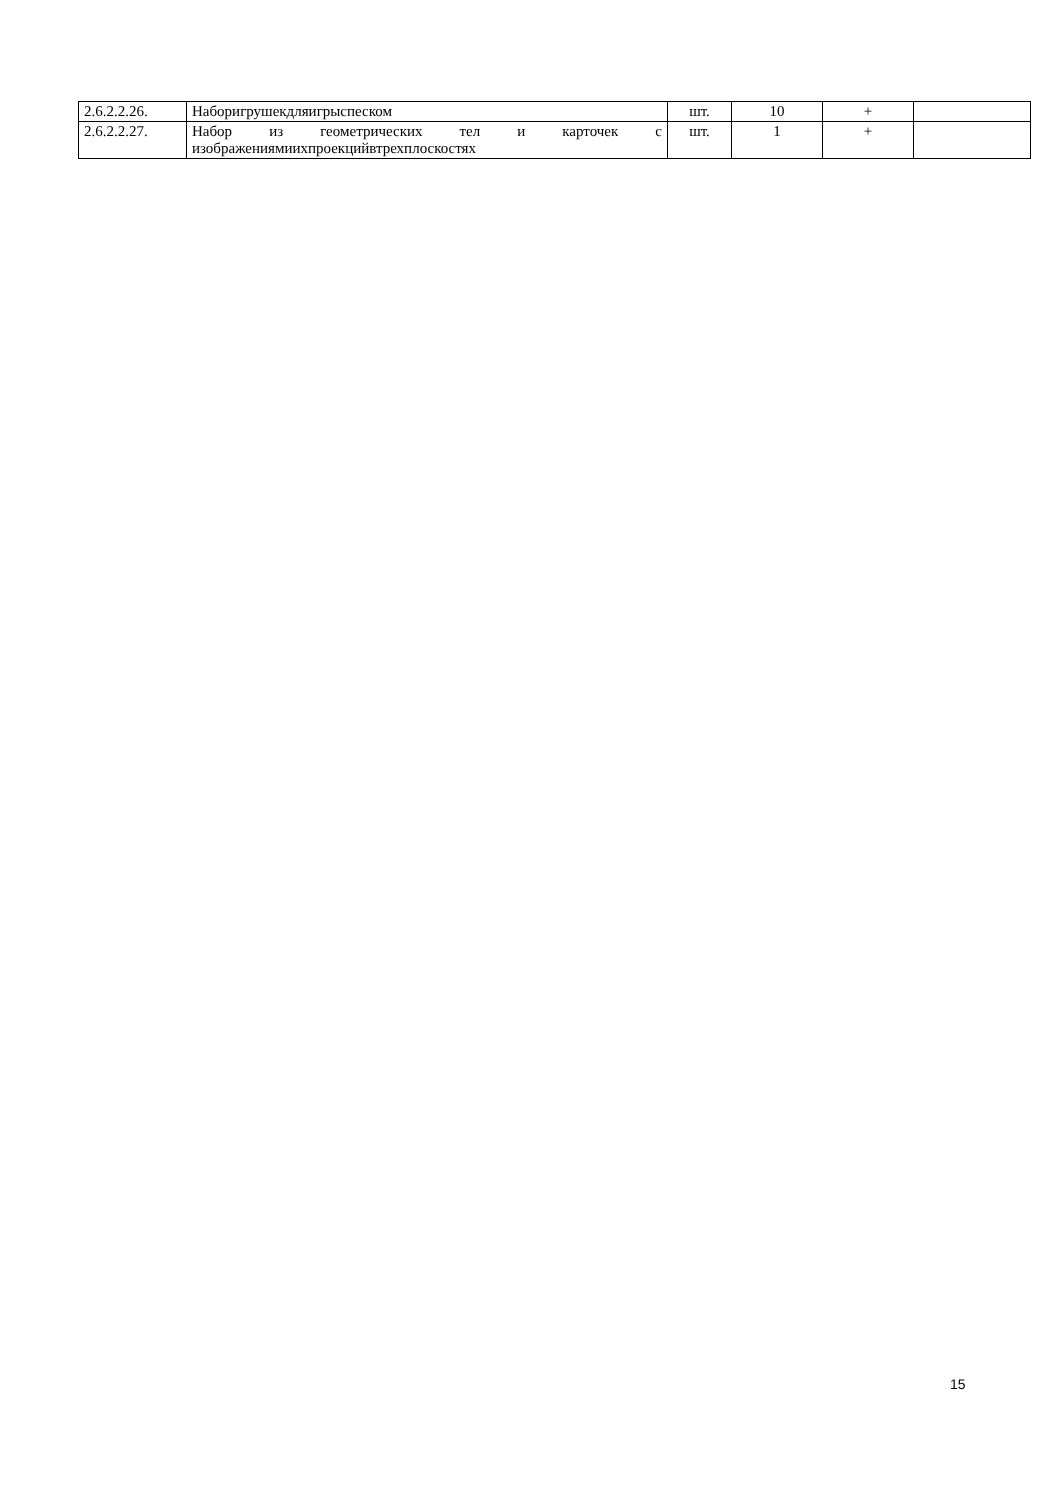| 2.6.2.2.26. | Наборигрушекдляигрыспеском | шт. | 10 | + | |
| 2.6.2.2.27. | Набор из геометрических тел и карточек с изображениямиихпроекцийвтрехплоскостях | шт. | 1 | + | |
15